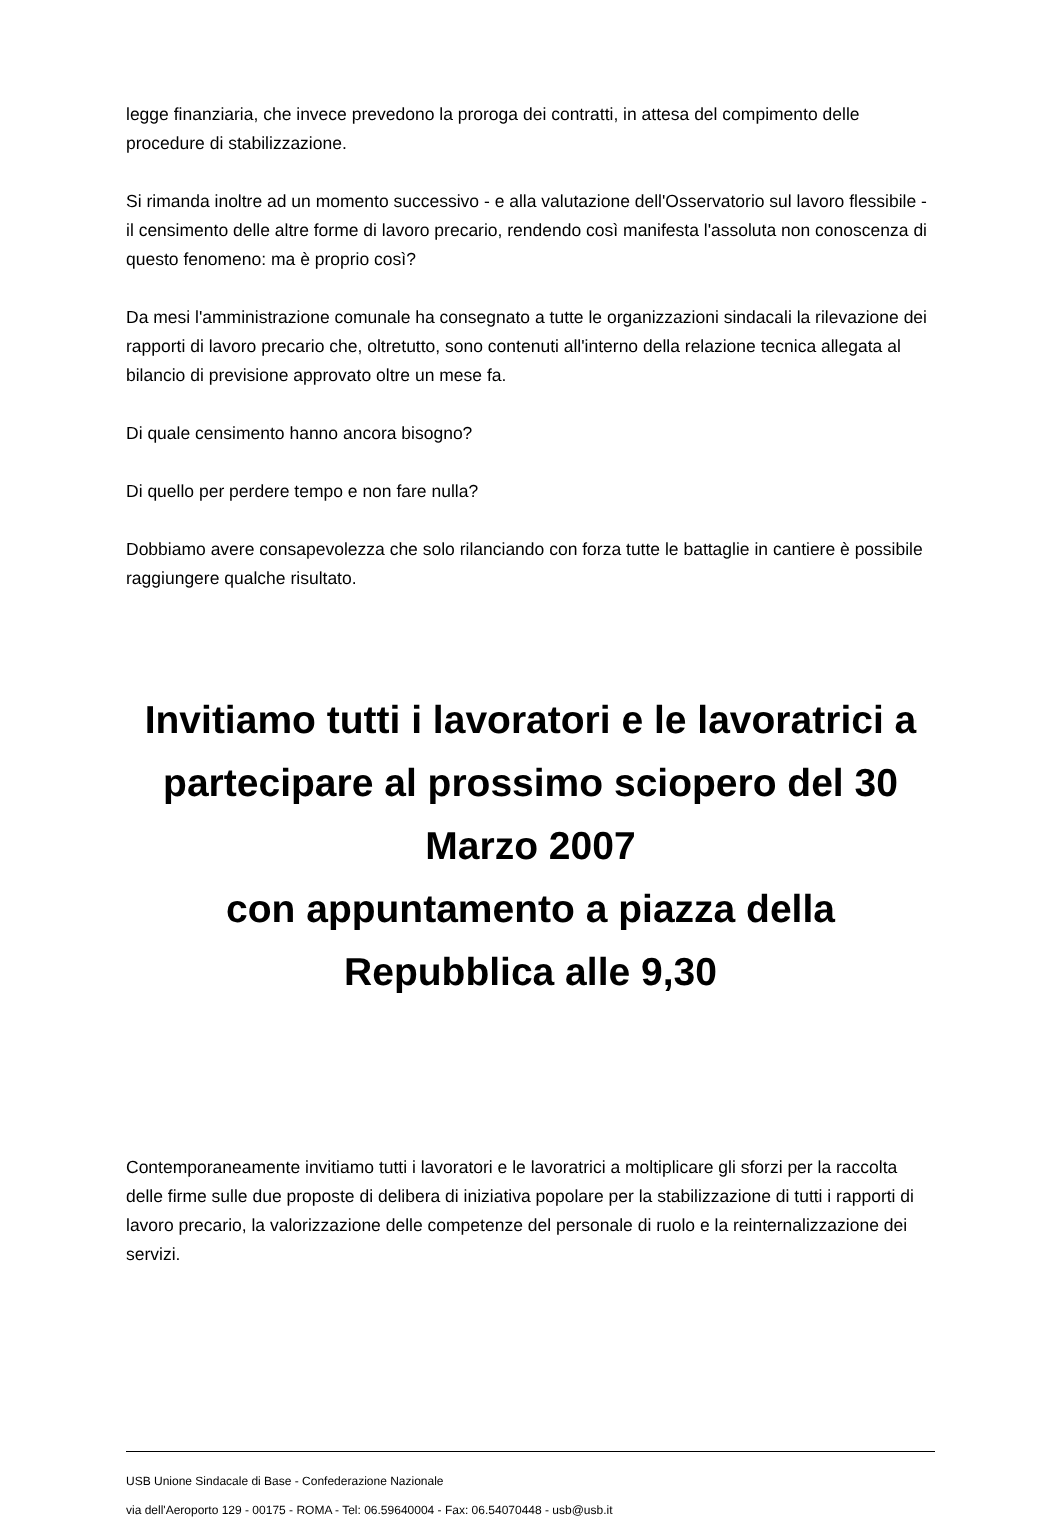legge finanziaria, che invece prevedono la proroga dei contratti, in attesa del compimento delle procedure di stabilizzazione.
Si rimanda inoltre ad un momento successivo - e alla valutazione dell'Osservatorio sul lavoro flessibile - il censimento delle altre forme di lavoro precario, rendendo così manifesta l'assoluta non conoscenza di questo fenomeno: ma è proprio così?
Da mesi l'amministrazione comunale ha consegnato a tutte le organizzazioni sindacali la rilevazione dei rapporti di lavoro precario che, oltretutto, sono contenuti all'interno della relazione tecnica allegata al bilancio di previsione approvato oltre un mese fa.
Di quale censimento hanno ancora bisogno?
Di quello per perdere tempo e non fare nulla?
Dobbiamo avere consapevolezza che solo rilanciando con forza tutte le battaglie in cantiere è possibile raggiungere qualche risultato.
Invitiamo tutti i lavoratori e le lavoratrici a partecipare al prossimo sciopero del 30 Marzo 2007
con appuntamento a piazza della Repubblica alle 9,30
Contemporaneamente invitiamo tutti i lavoratori e le lavoratrici a moltiplicare gli sforzi per la raccolta delle firme sulle due proposte di delibera di iniziativa popolare per la stabilizzazione di tutti i rapporti di lavoro precario, la valorizzazione delle competenze del personale di ruolo e la reinternalizzazione dei servizi.
USB Unione Sindacale di Base - Confederazione Nazionale
via dell'Aeroporto 129 - 00175 - ROMA - Tel: 06.59640004 - Fax: 06.54070448 - usb@usb.it